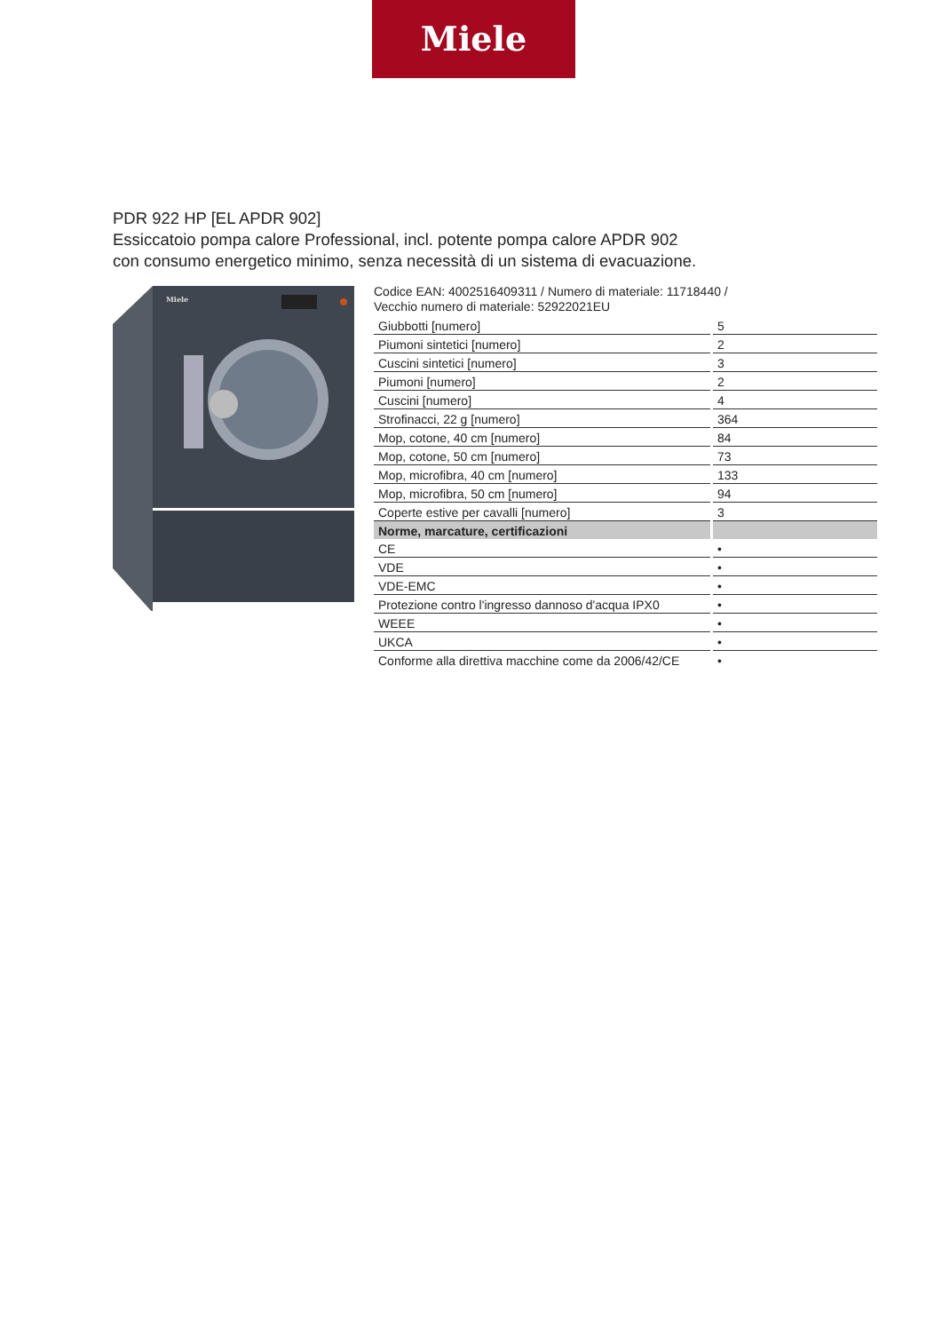Miele
PDR 922 HP [EL APDR 902]
Essiccatoio pompa calore Professional, incl. potente pompa calore APDR 902
con consumo energetico minimo, senza necessità di un sistema di evacuazione.
Miele
Codice EAN: 4002516409311 / Numero di materiale: 11718440 /
Vecchio numero di materiale: 52922021EU
| Giubbotti [numero] | 5 |
| Piumoni sintetici [numero] | 2 |
| Cuscini sintetici [numero] | 3 |
| Piumoni [numero] | 2 |
| Cuscini [numero] | 4 |
| Strofinacci, 22 g [numero] | 364 |
| Mop, cotone, 40 cm [numero] | 84 |
| Mop, cotone, 50 cm [numero] | 73 |
| Mop, microfibra, 40 cm [numero] | 133 |
| Mop, microfibra, 50 cm [numero] | 94 |
| Coperte estive per cavalli [numero] | 3 |
| Norme, marcature, certificazioni | |
| CE | • |
| VDE | • |
| VDE-EMC | • |
| Protezione contro l'ingresso dannoso d'acqua IPX0 | • |
| WEEE | • |
| UKCA | • |
| Conforme alla direttiva macchine come da 2006/42/CE | • |